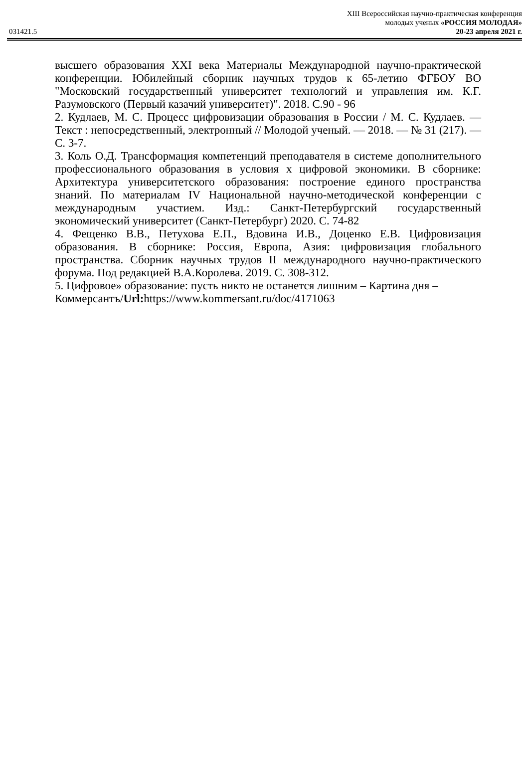XIII Всероссийская научно-практическая конференция
молодых ученых «РОССИЯ МОЛОДАЯ»
031421.5 20-23 апреля 2021 г.
высшего образования XXI века Материалы Международной научно-практической конференции. Юбилейный сборник научных трудов к 65-летию ФГБОУ ВО "Московский государственный университет технологий и управления им. К.Г. Разумовского (Первый казачий университет)". 2018. С.90 - 96
2. Кудлаев, М. С. Процесс цифровизации образования в России / М. С. Кудлаев. — Текст : непосредственный, электронный // Молодой ученый. — 2018. — № 31 (217). — С. 3-7.
3. Коль О.Д. Трансформация компетенций преподавателя в системе дополнительного профессионального образования в условия х цифровой экономики. В сборнике: Архитектура университетского образования: построение единого пространства знаний. По материалам IV Национальной научно-методической конференции с международным участием. Изд.: Санкт-Петербургский государственный экономический университет (Санкт-Петербург) 2020. С. 74-82
4. Фещенко В.В., Петухова Е.П., Вдовина И.В., Доценко Е.В. Цифровизация образования. В сборнике: Россия, Европа, Азия: цифровизация глобального пространства. Сборник научных трудов II международного научно-практического форума. Под редакцией В.А.Королева. 2019. С. 308-312.
5. Цифровое» образование: пусть никто не останется лишним – Картина дня – Коммерсантъ/Url: https://www.kommersant.ru/doc/4171063